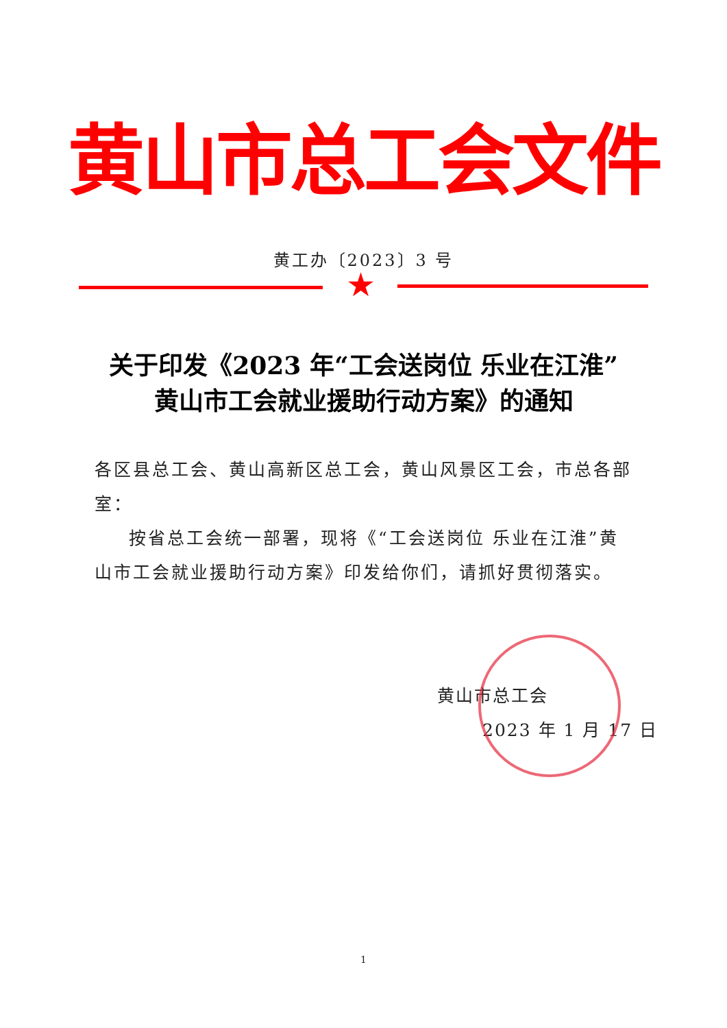黄山市总工会文件
黄工办〔2023〕3 号
★
关于印发《2023 年“工会送岗位 乐业在江淮”
黄山市工会就业援助行动方案》的通知
各区县总工会、黄山高新区总工会，黄山风景区工会，市总各部室：
按省总工会统一部署，现将《“工会送岗位 乐业在江淮”黄山市工会就业援助行动方案》印发给你们，请抓好贯彻落实。
黄山市总工会
2023 年 1 月 17 日
1